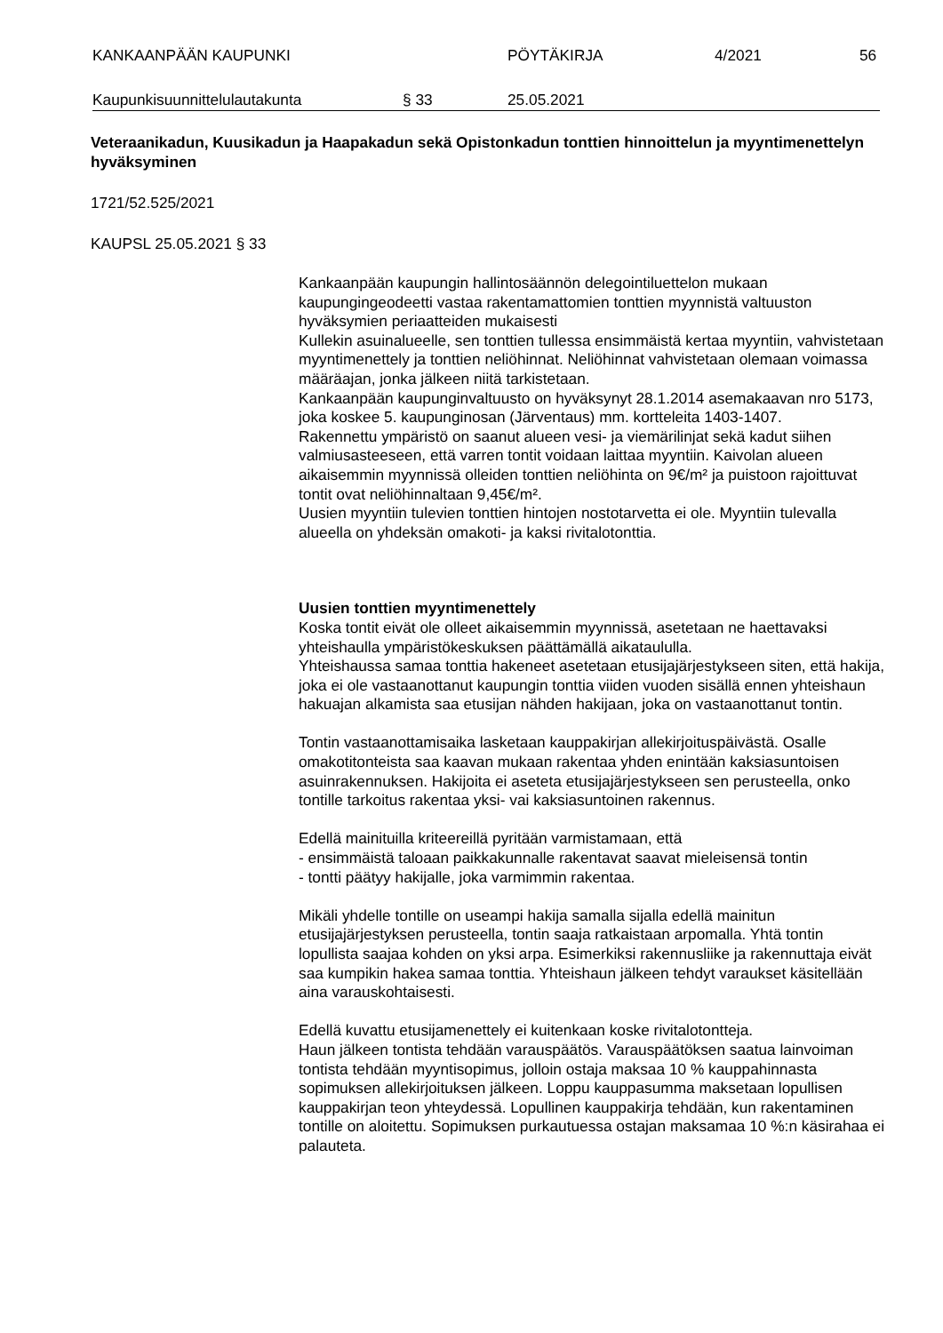KANKAAN­PÄÄN KAUPUNKI PÖYTÄKIRJA 4/2021 56
Kaupunkisuunnittelulautakunta § 33 25.05.2021
Veteraanikadun, Kuusikadun ja Haapakadun sekä Opistonkadun tonttien hinnoittelun ja myyntimenettelyn hyväksyminen
1721/52.525/2021
KAUPSL 25.05.2021 § 33
Kankaanpään kaupungin hallintosäännön delegointiluettelon mukaan kaupungingeodeetti vastaa rakentamattomien tonttien myynnistä valtuuston hyväksymien periaatteiden mukaisesti
Kullekin asuinalueelle, sen tonttien tullessa ensimmäistä kertaa myyntiin, vahvistetaan myyntimenettely ja tonttien neliöhinnat. Neliöhinnat vahvistetaan olemaan voimassa määräajan, jonka jälkeen niitä tarkistetaan.
Kankaanpään kaupunginvaltuusto on hyväksynyt 28.1.2014 asemakaavan nro 5173, joka koskee 5. kaupunginosan (Järventaus) mm. kortteleita 1403-1407.
Rakennettu ympäristö on saanut alueen vesi- ja viemärilinjat sekä kadut siihen valmiusasteeseen, että varren tontit voidaan laittaa myyntiin. Kaivolan alueen aikaisemmin myynnissä olleiden tonttien neliöhinta on 9€/m² ja puistoon rajoittuvat tontit ovat neliöhinnaltaan 9,45€/m².
Uusien myyntiin tulevien tonttien hintojen nostotarvetta ei ole. Myyntiin tulevalla alueella on yhdeksän omakoti- ja kaksi rivitalotonttia.
Uusien tonttien myyntimenettely
Koska tontit eivät ole olleet aikaisemmin myynnissä, asetetaan ne haettavaksi yhteishaulla ympäristökeskuksen päättämällä aikataululla.
Yhteishaussa samaa tonttia hakeneet asetetaan etusijajärjestykseen siten, että hakija, joka ei ole vastaanottanut kaupungin tonttia viiden vuoden sisällä ennen yhteishaun hakuajan alkamista saa etusijan nähden hakijaan, joka on vastaanottanut tontin.
Tontin vastaanottamisaika lasketaan kauppakirjan allekirjoituspäivästä. Osalle omakotitonteista saa kaavan mukaan rakentaa yhden enintään kaksiasuntoisen asuinrakennuksen. Hakijoita ei aseteta etusijajärjestykseen sen perusteella, onko tontille tarkoitus rakentaa yksi- vai kaksiasuntoinen rakennus.
Edellä mainituilla kriteereillä pyritään varmistamaan, että
- ensimmäistä taloaan paikkakunnalle rakentavat saavat mieleisensä tontin
- tontti päätyy hakijalle, joka varmimmin rakentaa.
Mikäli yhdelle tontille on useampi hakija samalla sijalla edellä mainitun etusijajärjestyksen perusteella, tontin saaja ratkaistaan arpomalla. Yhtä tontin lopullista saajaa kohden on yksi arpa. Esimerkiksi rakennusliike ja rakennuttaja eivät saa kumpikin hakea samaa tonttia. Yhteishaun jälkeen tehdyt varaukset käsitellään aina varauskohtaisesti.
Edellä kuvattu etusijamenettely ei kuitenkaan koske rivitalotontteja.
Haun jälkeen tontista tehdään varauspäätös. Varauspäätöksen saatua lainvoiman tontista tehdään myyntisopimus, jolloin ostaja maksaa 10 % kauppahinnasta sopimuksen allekirjoituksen jälkeen. Loppu kauppasumma maksetaan lopullisen kauppakirjan teon yhteydessä. Lopullinen kauppakirja tehdään, kun rakentaminen tontille on aloitettu. Sopimuksen purkautuessa ostajan maksamaa 10 %:n käsirahaa ei palauteta.